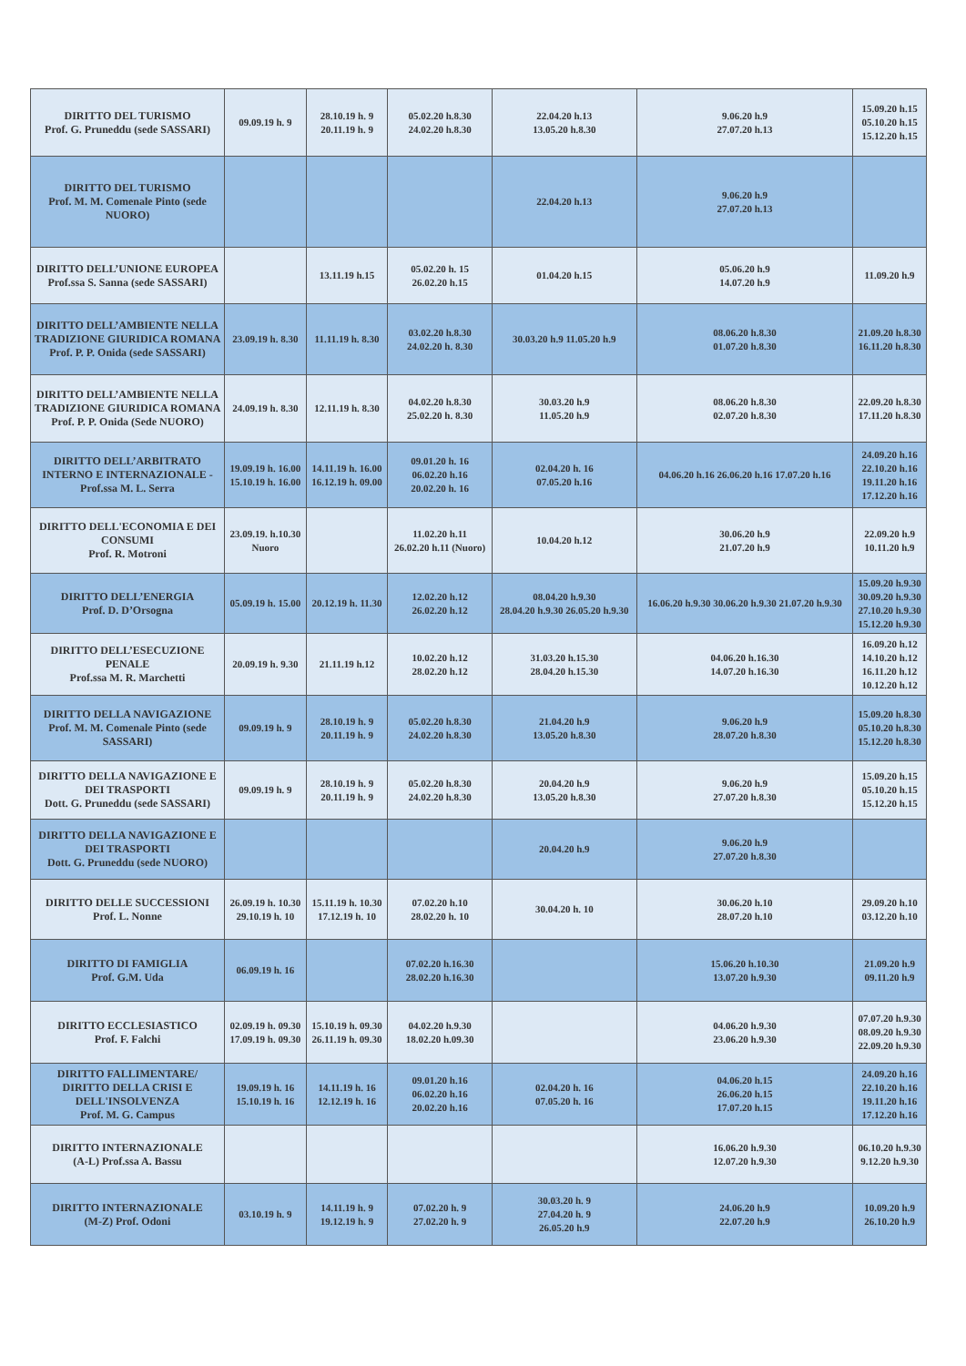| DIRITTO DEL TURISMO Prof. G. Pruneddu (sede SASSARI) | 09.09.19 h. 9 | 28.10.19 h. 9 20.11.19 h. 9 | 05.02.20 h.8.30 24.02.20 h.8.30 | 22.04.20 h.13 13.05.20 h.8.30 | 9.06.20 h.9 27.07.20 h.13 | 15.09.20 h.15 05.10.20 h.15 15.12.20 h.15 |
| DIRITTO DEL TURISMO Prof. M. M. Comenale Pinto (sede NUORO) | | | | 22.04.20 h.13 | 9.06.20 h.9 27.07.20 h.13 | |
| DIRITTO DELL’UNIONE EUROPEA Prof.ssa S. Sanna (sede SASSARI) | | 13.11.19 h.15 | 05.02.20 h. 15 26.02.20 h.15 | 01.04.20 h.15 | 05.06.20 h.9 14.07.20 h.9 | 11.09.20 h.9 |
| DIRITTO DELL’AMBIENTE NELLA TRADIZIONE GIURIDICA ROMANA Prof. P. P. Onida (sede SASSARI) | 23.09.19 h. 8.30 | 11.11.19 h. 8.30 | 03.02.20 h.8.30 24.02.20 h. 8.30 | 30.03.20 h.9 11.05.20 h.9 | 08.06.20 h.8.30 01.07.20 h.8.30 | 21.09.20 h.8.30 16.11.20 h.8.30 |
| DIRITTO DELL’AMBIENTE NELLA TRADIZIONE GIURIDICA ROMANA Prof. P. P. Onida (Sede NUORO) | 24.09.19 h. 8.30 | 12.11.19 h. 8.30 | 04.02.20 h.8.30 25.02.20 h. 8.30 | 30.03.20 h.9 11.05.20 h.9 | 08.06.20 h.8.30 02.07.20 h.8.30 | 22.09.20 h.8.30 17.11.20 h.8.30 |
| DIRITTO DELL’ARBITRATO INTERNO E INTERNAZIONALE - Prof.ssa M. L. Serra | 19.09.19 h. 16.00 15.10.19 h. 16.00 | 14.11.19 h. 16.00 16.12.19 h. 09.00 | 09.01.20 h. 16 06.02.20 h.16 20.02.20 h. 16 | 02.04.20 h. 16 07.05.20 h.16 | 04.06.20 h.16 26.06.20 h.16 17.07.20 h.16 | 24.09.20 h.16 22.10.20 h.16 19.11.20 h.16 17.12.20 h.16 |
| DIRITTO DELL'ECONOMIA E DEI CONSUMI Prof. R. Motroni | 23.09.19. h.10.30 Nuoro | | 11.02.20 h.11 26.02.20 h.11 (Nuoro) | 10.04.20 h.12 | 30.06.20 h.9 21.07.20 h.9 | 22.09.20 h.9 10.11.20 h.9 |
| DIRITTO DELL’ENERGIA Prof. D. D’Orsogna | 05.09.19 h. 15.00 | 20.12.19 h. 11.30 | 12.02.20 h.12 26.02.20 h.12 | 08.04.20 h.9.30 28.04.20 h.9.30 26.05.20 h.9.30 | 16.06.20 h.9.30 30.06.20 h.9.30 21.07.20 h.9.30 | 15.09.20 h.9.30 30.09.20 h.9.30 27.10.20 h.9.30 15.12.20 h.9.30 |
| DIRITTO DELL’ESECUZIONE PENALE Prof.ssa M. R. Marchetti | 20.09.19 h. 9.30 | 21.11.19 h.12 | 10.02.20 h.12 28.02.20 h.12 | 31.03.20 h.15.30 28.04.20 h.15.30 | 04.06.20 h.16.30 14.07.20 h.16.30 | 16.09.20 h.12 14.10.20 h.12 16.11.20 h.12 10.12.20 h.12 |
| DIRITTO DELLA NAVIGAZIONE Prof. M. M. Comenale Pinto (sede SASSARI) | 09.09.19 h. 9 | 28.10.19 h. 9 20.11.19 h. 9 | 05.02.20 h.8.30 24.02.20 h.8.30 | 21.04.20 h.9 13.05.20 h.8.30 | 9.06.20 h.9 28.07.20 h.8.30 | 15.09.20 h.8.30 05.10.20 h.8.30 15.12.20 h.8.30 |
| DIRITTO DELLA NAVIGAZIONE E DEI TRASPORTI Dott. G. Pruneddu (sede SASSARI) | 09.09.19 h. 9 | 28.10.19 h. 9 20.11.19 h. 9 | 05.02.20 h.8.30 24.02.20 h.8.30 | 20.04.20 h.9 13.05.20 h.8.30 | 9.06.20 h.9 27.07.20 h.8.30 | 15.09.20 h.15 05.10.20 h.15 15.12.20 h.15 |
| DIRITTO DELLA NAVIGAZIONE E DEI TRASPORTI Dott. G. Pruneddu (sede NUORO) | | | | 20.04.20 h.9 | 9.06.20 h.9 27.07.20 h.8.30 | |
| DIRITTO DELLE SUCCESSIONI Prof. L. Nonne | 26.09.19 h. 10.30 29.10.19 h. 10 | 15.11.19 h. 10.30 17.12.19 h. 10 | 07.02.20 h.10 28.02.20 h. 10 | 30.04.20 h. 10 | 30.06.20 h.10 28.07.20 h.10 | 29.09.20 h.10 03.12.20 h.10 |
| DIRITTO DI FAMIGLIA Prof. G.M. Uda | 06.09.19 h. 16 | | 07.02.20 h.16.30 28.02.20 h.16.30 | | 15.06.20 h.10.30 13.07.20 h.9.30 | 21.09.20 h.9 09.11.20 h.9 |
| DIRITTO ECCLESIASTICO Prof. F. Falchi | 02.09.19 h. 09.30 17.09.19 h. 09.30 | 15.10.19 h. 09.30 26.11.19 h. 09.30 | 04.02.20 h.9.30 18.02.20 h.09.30 | | 04.06.20 h.9.30 23.06.20 h.9.30 | 07.07.20 h.9.30 08.09.20 h.9.30 22.09.20 h.9.30 |
| DIRITTO FALLIMENTARE/ DIRITTO DELLA CRISI E DELL'INSOLVENZA Prof. M. G. Campus | 19.09.19 h. 16 15.10.19 h. 16 | 14.11.19 h. 16 12.12.19 h. 16 | 09.01.20 h.16 06.02.20 h.16 20.02.20 h.16 | 02.04.20 h. 16 07.05.20 h. 16 | 04.06.20 h.15 26.06.20 h.15 17.07.20 h.15 | 24.09.20 h.16 22.10.20 h.16 19.11.20 h.16 17.12.20 h.16 |
| DIRITTO INTERNAZIONALE (A-L) Prof.ssa A. Bassu | | | | | 16.06.20 h.9.30 12.07.20 h.9.30 | 06.10.20 h.9.30 9.12.20 h.9.30 |
| DIRITTO INTERNAZIONALE (M-Z) Prof. Odoni | 03.10.19 h. 9 | 14.11.19 h. 9 19.12.19 h. 9 | 07.02.20 h. 9 27.02.20 h. 9 | 30.03.20 h. 9 27.04.20 h. 9 26.05.20 h.9 | 24.06.20 h.9 22.07.20 h.9 | 10.09.20 h.9 26.10.20 h.9 |